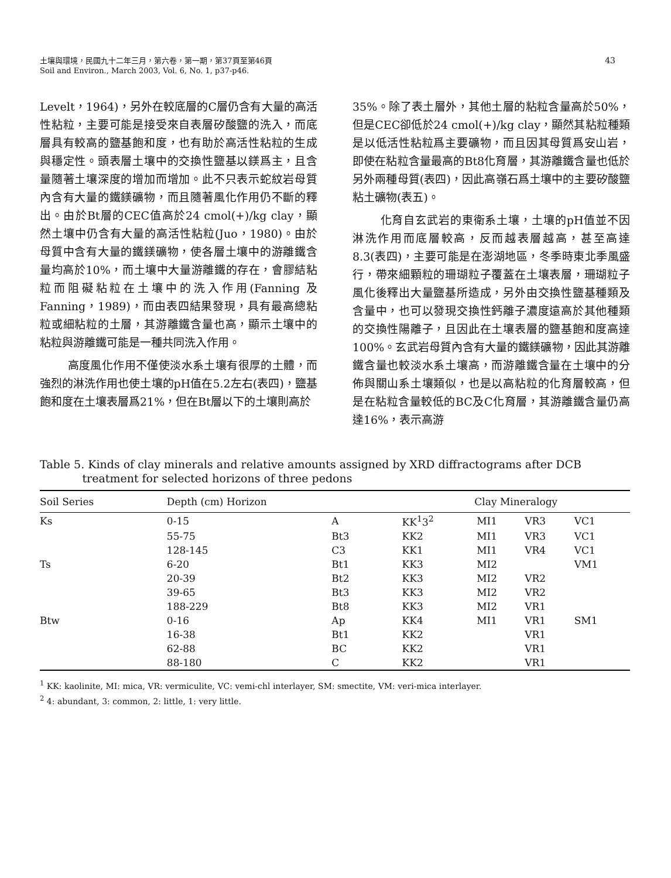土壤與環境，民國九十二年三月，第六卷，第一期，第37頁至第46頁
Soil and Environ., March 2003, Vol. 6, No. 1, p37-p46.
43
Levelt，1964)，另外在較底層的C層仍含有大量的高活性粘粒，主要可能是接受來自表層矽酸鹽的洗入，而底層具有較高的鹽基飽和度，也有助於高活性粘粒的生成與穩定性。頭表層土壤中的交換性鹽基以鎂爲主，且含量隨著土壤深度的增加而增加。此不只表示蛇紋岩母質內含有大量的鐵鎂礦物，而且隨著風化作用仍不斷的釋出。由於Bt層的CEC值高於24 cmol(+)/kg clay，顯然土壤中仍含有大量的高活性粘粒(Juo，1980)。由於母質中含有大量的鐵鎂礦物，使各層土壤中的游離鐵含量均高於10%，而土壤中大量游離鐵的存在，會膠結粘粒而阻礙粘粒在土壤中的洗入作用(Fanning 及 Fanning，1989)，而由表四結果發現，具有最高總粘粒或細粘粒的土層，其游離鐵含量也高，顯示土壤中的粘粒與游離鐵可能是一種共同洗入作用。
高度風化作用不僅使淡水系土壤有很厚的土體，而強烈的淋洗作用也使土壤的pH值在5.2左右(表四)，鹽基飽和度在土壤表層爲21%，但在Bt層以下的土壤則高於
35%。除了表土層外，其他土層的粘粒含量高於50%，但是CEC卻低於24 cmol(+)/kg clay，顯然其粘粒種類是以低活性粘粒爲主要礦物，而且因其母質爲安山岩，即使在粘粒含量最高的Bt8化育層，其游離鐵含量也低於另外兩種母質(表四)，因此高嶺石爲土壤中的主要矽酸鹽粘土礦物(表五)。
化育自玄武岩的東衛系土壤，土壤的pH值並不因淋洗作用而底層較高，反而越表層越高，甚至高達8.3(表四)，主要可能是在澎湖地區，冬季時東北季風盛行，帶來細顆粒的珊瑚粒子覆蓋在土壤表層，珊瑚粒子風化後釋出大量鹽基所造成，另外由交換性鹽基種類及含量中，也可以發現交換性鈣離子濃度遠高於其他種類的交換性陽離子，且因此在土壤表層的鹽基飽和度高達100%。玄武岩母質內含有大量的鐵鎂礦物，因此其游離鐵含量也較淡水系土壤高，而游離鐵含量在土壤中的分佈與關山系土壤類似，也是以高粘粒的化育層較高，但是在粘粒含量較低的BC及C化育層，其游離鐵含量仍高達16%，表示高游
Table 5. Kinds of clay minerals and relative amounts assigned by XRD diffractograms after DCB
treatment for selected horizons of three pedons
| Soil Series | Depth (cm) Horizon | | Clay Mineralogy | | | |
| --- | --- | --- | --- | --- | --- | --- |
| Ks | 0-15 | A | KK<sup>1</sup>3<sup>2</sup> | MI1 | VR3 | VC1 |
| | 55-75 | Bt3 | KK2 | MI1 | VR3 | VC1 |
| | 128-145 | C3 | KK1 | MI1 | VR4 | VC1 |
| Ts | 6-20 | Bt1 | KK3 | MI2 | | VM1 |
| | 20-39 | Bt2 | KK3 | MI2 | VR2 | |
| | 39-65 | Bt3 | KK3 | MI2 | VR2 | |
| | 188-229 | Bt8 | KK3 | MI2 | VR1 | |
| Btw | 0-16 | Ap | KK4 | MI1 | VR1 | SM1 |
| | 16-38 | Bt1 | KK2 | | VR1 | |
| | 62-88 | BC | KK2 | | VR1 | |
| | 88-180 | C | KK2 | | VR1 | |
<sup>1</sup> KK: kaolinite, MI: mica, VR: vermiculite, VC: vemi-chl interlayer, SM: smectite, VM: veri-mica interlayer.
<sup>2</sup> 4: abundant, 3: common, 2: little, 1: very little.